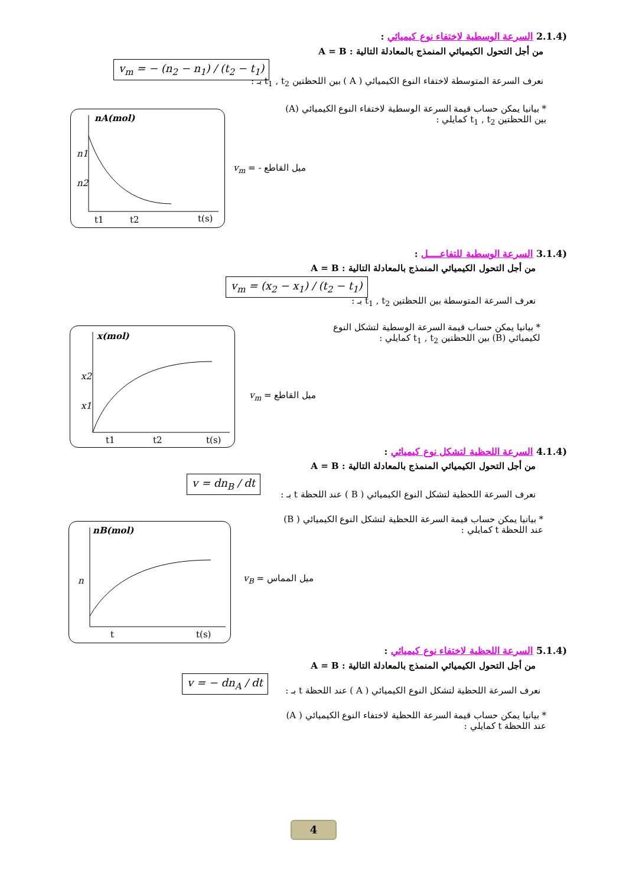(2.1.4 السرعة الوسطية لاختفاء نوع كيميائي :
من أجل التحول الكيميائي المنمذج بالمعادلة التالية : A = B
v<sub>m</sub> = − (n<sub>2</sub> − n<sub>1</sub>) / (t<sub>2</sub> − t<sub>1</sub>)
نعرف السرعة المتوسطة لاختفاء النوع الكيميائي ( A ) بين اللحظتين t<sub>1</sub> , t<sub>2</sub> بـ :
* بيانيا يمكن حساب قيمة السرعة الوسطية لاختفاء النوع الكيميائي (A)
بين اللحظتين t<sub>1</sub> , t<sub>2</sub> كمايلي :
nA(mol)
n1
n2
t1
t2
t(s)
ميل القاطع - = v<sub>m</sub>
(3.1.4 السرعة الوسطية للتفاعــــل :
من أجل التحول الكيميائي المنمذج بالمعادلة التالية : A = B
v<sub>m</sub> = (x<sub>2</sub> − x<sub>1</sub>) / (t<sub>2</sub> − t<sub>1</sub>)
نعرف السرعة المتوسطة بين اللحظتين t<sub>1</sub> , t<sub>2</sub> بـ :
* بيانيا يمكن حساب قيمة السرعة الوسطية لتشكل النوع
لكيميائي (B) بين اللحظتين t<sub>1</sub> , t<sub>2</sub> كمايلي :
x(mol)
x2
x1
t1
t2
t(s)
ميل القاطع = v<sub>m</sub>
(4.1.4 السرعة اللحظية لتشكل نوع كيميائي :
من أجل التحول الكيميائي المنمذج بالمعادلة التالية : A = B
v = dn<sub>B</sub> / dt
نعرف السرعة اللحظية لتشكل النوع الكيميائي ( B ) عند اللحظة t بـ :
* بيانيا يمكن حساب قيمة السرعة اللحظية لتشكل النوع الكيميائي ( B)
عند اللحظة t كمايلي :
nB(mol)
n
t
t(s)
ميل المماس = v<sub>B</sub>
(5.1.4 السرعة اللحظية لاختفاء نوع كيميائي :
من أجل التحول الكيميائي المنمذج بالمعادلة التالية : A = B
v = − dn<sub>A</sub> / dt
نعرف السرعة اللحظية لتشكل النوع الكيميائي ( A ) عند اللحظة t بـ :
* بيانيا يمكن حساب قيمة السرعة اللحظية لاختفاء النوع الكيميائي ( A)
عند اللحظة t كمايلي :
4